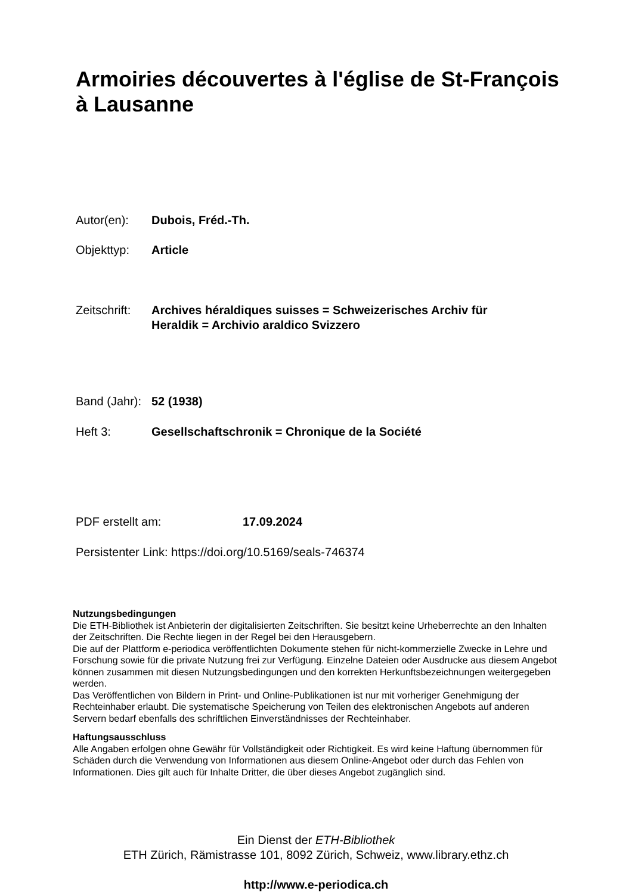Armoiries découvertes à l'église de St-François à Lausanne
Autor(en): Dubois, Fréd.-Th.
Objekttyp: Article
Zeitschrift: Archives héraldiques suisses = Schweizerisches Archiv für Heraldik = Archivio araldico Svizzero
Band (Jahr): 52 (1938)
Heft 3: Gesellschaftschronik = Chronique de la Société
PDF erstellt am: 17.09.2024
Persistenter Link: https://doi.org/10.5169/seals-746374
Nutzungsbedingungen
Die ETH-Bibliothek ist Anbieterin der digitalisierten Zeitschriften. Sie besitzt keine Urheberrechte an den Inhalten der Zeitschriften. Die Rechte liegen in der Regel bei den Herausgebern.
Die auf der Plattform e-periodica veröffentlichten Dokumente stehen für nicht-kommerzielle Zwecke in Lehre und Forschung sowie für die private Nutzung frei zur Verfügung. Einzelne Dateien oder Ausdrucke aus diesem Angebot können zusammen mit diesen Nutzungsbedingungen und den korrekten Herkunftsbezeichnungen weitergegeben werden.
Das Veröffentlichen von Bildern in Print- und Online-Publikationen ist nur mit vorheriger Genehmigung der Rechteinhaber erlaubt. Die systematische Speicherung von Teilen des elektronischen Angebots auf anderen Servern bedarf ebenfalls des schriftlichen Einverständnisses der Rechteinhaber.
Haftungsausschluss
Alle Angaben erfolgen ohne Gewähr für Vollständigkeit oder Richtigkeit. Es wird keine Haftung übernommen für Schäden durch die Verwendung von Informationen aus diesem Online-Angebot oder durch das Fehlen von Informationen. Dies gilt auch für Inhalte Dritter, die über dieses Angebot zugänglich sind.
Ein Dienst der ETH-Bibliothek
ETH Zürich, Rämistrasse 101, 8092 Zürich, Schweiz, www.library.ethz.ch
http://www.e-periodica.ch